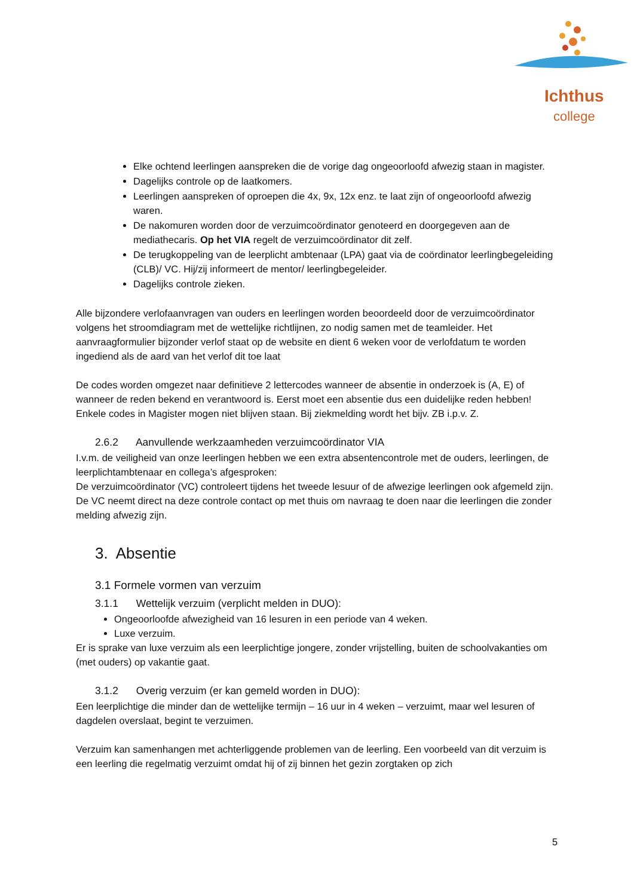Ichthus
college
Elke ochtend leerlingen aanspreken die de vorige dag ongeoorloofd afwezig staan in magister.
Dagelijks controle op de laatkomers.
Leerlingen aanspreken of oproepen die 4x, 9x, 12x enz. te laat zijn of ongeoorloofd afwezig waren.
De nakomuren worden door de verzuimcoördinator genoteerd en doorgegeven aan de mediathecaris. Op het VIA regelt de verzuimcoördinator dit zelf.
De terugkoppeling van de leerplicht ambtenaar (LPA) gaat via de coördinator leerlingbegeleiding (CLB)/ VC. Hij/zij informeert de mentor/ leerlingbegeleider.
Dagelijks controle zieken.
Alle bijzondere verlofaanvragen van ouders en leerlingen worden beoordeeld door de verzuimcoördinator volgens het stroomdiagram met de wettelijke richtlijnen, zo nodig samen met de teamleider. Het aanvraagformulier bijzonder verlof staat op de website en dient 6 weken voor de verlofdatum te worden ingediend als de aard van het verlof dit toe laat
De codes worden omgezet naar definitieve 2 lettercodes wanneer de absentie in onderzoek is (A, E) of wanneer de reden bekend en verantwoord is. Eerst moet een absentie dus een duidelijke reden hebben! Enkele codes in Magister mogen niet blijven staan. Bij ziekmelding wordt het bijv. ZB i.p.v. Z.
2.6.2 Aanvullende werkzaamheden verzuimcoördinator VIA
I.v.m. de veiligheid van onze leerlingen hebben we een extra absentencontrole met de ouders, leerlingen, de leerplichtambtenaar en collega’s afgesproken:
De verzuimcoördinator (VC) controleert tijdens het tweede lesuur of de afwezige leerlingen ook afgemeld zijn. De VC neemt direct na deze controle contact op met thuis om navraag te doen naar die leerlingen die zonder melding afwezig zijn.
3. Absentie
3.1 Formele vormen van verzuim
3.1.1 Wettelijk verzuim (verplicht melden in DUO):
Ongeoorloofde afwezigheid van 16 lesuren in een periode van 4 weken.
Luxe verzuim.
Er is sprake van luxe verzuim als een leerplichtige jongere, zonder vrijstelling, buiten de schoolvakanties om (met ouders) op vakantie gaat.
3.1.2 Overig verzuim (er kan gemeld worden in DUO):
Een leerplichtige die minder dan de wettelijke termijn – 16 uur in 4 weken – verzuimt, maar wel lesuren of dagdelen overslaat, begint te verzuimen.
Verzuim kan samenhangen met achterliggende problemen van de leerling. Een voorbeeld van dit verzuim is een leerling die regelmatig verzuimt omdat hij of zij binnen het gezin zorgtaken op zich
5